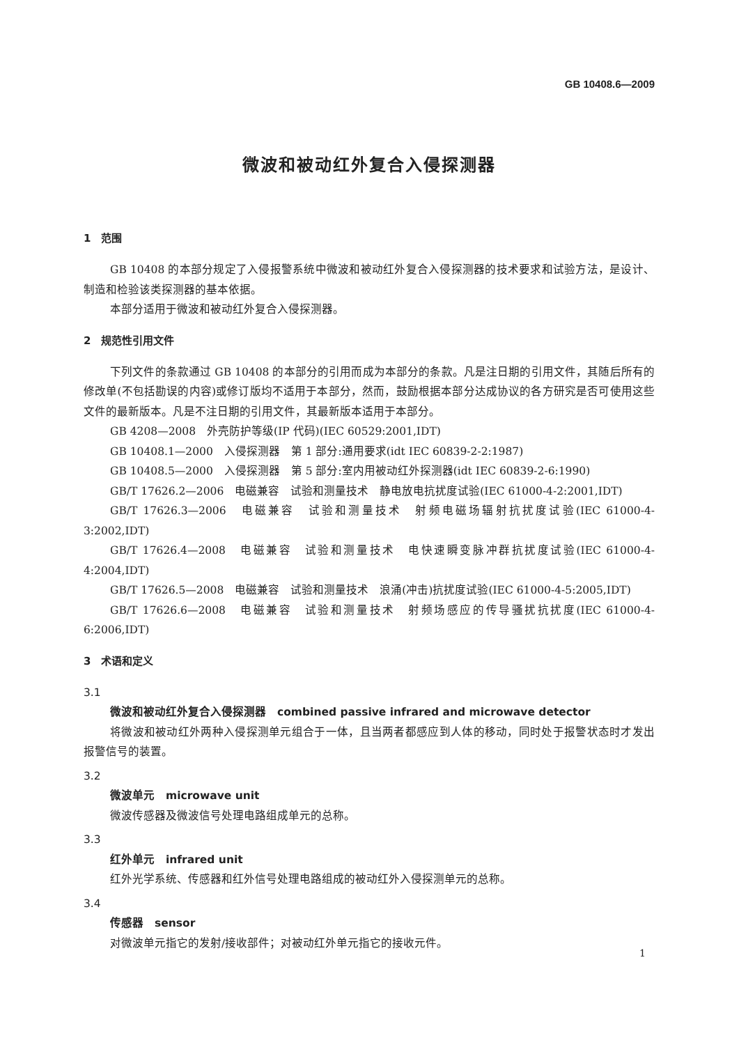GB 10408.6—2009
微波和被动红外复合入侵探测器
1　范围
GB 10408 的本部分规定了入侵报警系统中微波和被动红外复合入侵探测器的技术要求和试验方法，是设计、制造和检验该类探测器的基本依据。
本部分适用于微波和被动红外复合入侵探测器。
2　规范性引用文件
下列文件的条款通过 GB 10408 的本部分的引用而成为本部分的条款。凡是注日期的引用文件，其随后所有的修改单(不包括勘误的内容)或修订版均不适用于本部分，然而，鼓励根据本部分达成协议的各方研究是否可使用这些文件的最新版本。凡是不注日期的引用文件，其最新版本适用于本部分。
GB 4208—2008　外壳防护等级(IP 代码)(IEC 60529:2001,IDT)
GB 10408.1—2000　入侵探测器　第 1 部分:通用要求(idt IEC 60839-2-2:1987)
GB 10408.5—2000　入侵探测器　第 5 部分:室内用被动红外探测器(idt IEC 60839-2-6:1990)
GB/T 17626.2—2006　电磁兼容　试验和测量技术　静电放电抗扰度试验(IEC 61000-4-2:2001,IDT)
GB/T 17626.3—2006　电磁兼容　试验和测量技术　射频电磁场辐射抗扰度试验(IEC 61000-4-3:2002,IDT)
GB/T 17626.4—2008　电磁兼容　试验和测量技术　电快速瞬变脉冲群抗扰度试验(IEC 61000-4-4:2004,IDT)
GB/T 17626.5—2008　电磁兼容　试验和测量技术　浪涌(冲击)抗扰度试验(IEC 61000-4-5:2005,IDT)
GB/T 17626.6—2008　电磁兼容　试验和测量技术　射频场感应的传导骚扰抗扰度(IEC 61000-4-6:2006,IDT)
3　术语和定义
3.1
微波和被动红外复合入侵探测器　combined passive infrared and microwave detector
将微波和被动红外两种入侵探测单元组合于一体，且当两者都感应到人体的移动，同时处于报警状态时才发出报警信号的装置。
3.2
微波单元　microwave unit
微波传感器及微波信号处理电路组成单元的总称。
3.3
红外单元　infrared unit
红外光学系统、传感器和红外信号处理电路组成的被动红外入侵探测单元的总称。
3.4
传感器　sensor
对微波单元指它的发射/接收部件；对被动红外单元指它的接收元件。
1